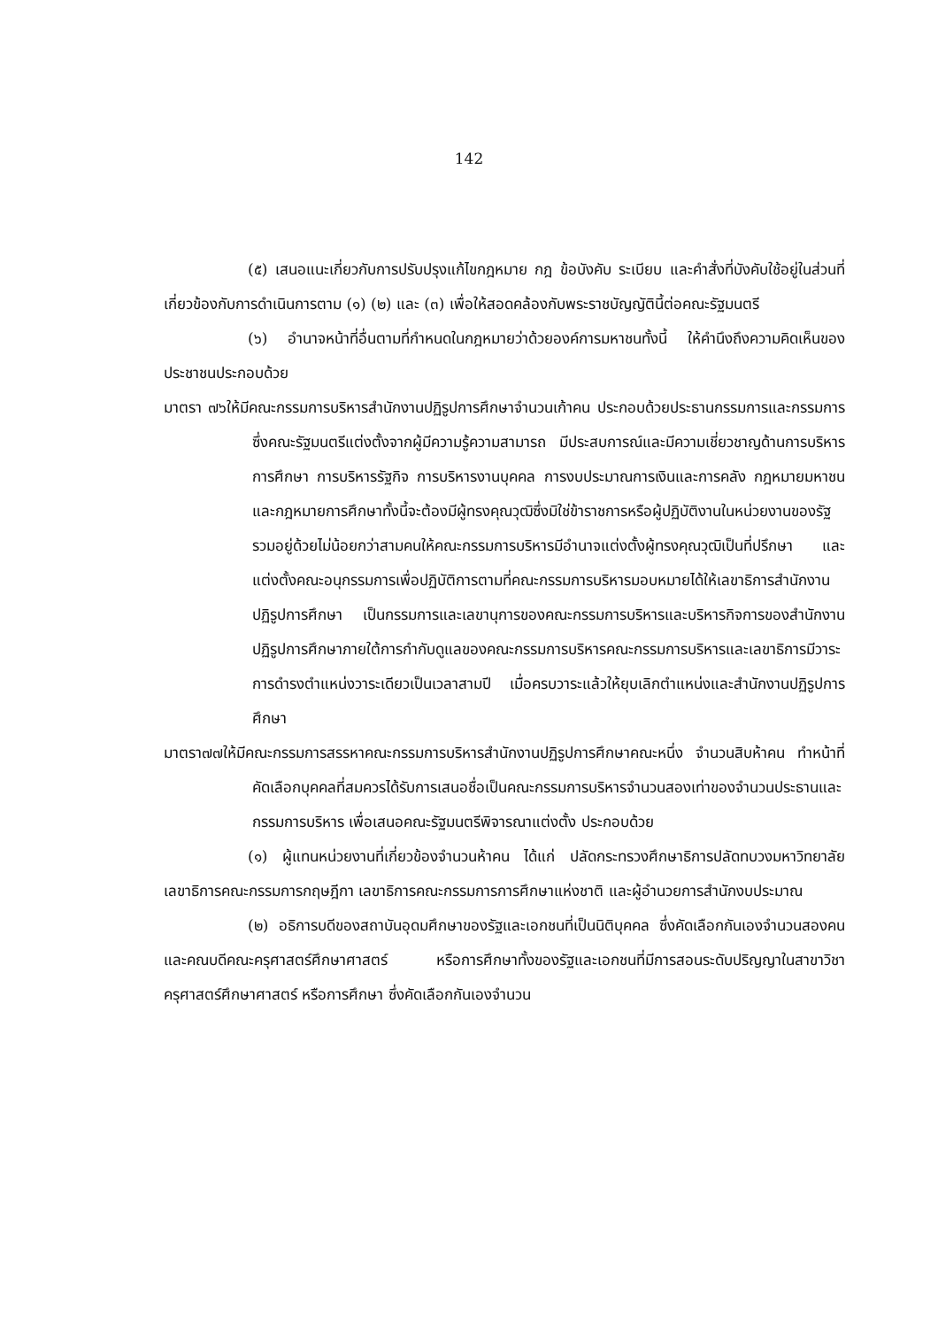142
(๕) เสนอแนะเกี่ยวกับการปรับปรุงแก้ไขกฎหมาย กฎ ข้อบังคับ ระเบียบ และคำสั่งที่บังคับใช้อยู่ในส่วนที่เกี่ยวข้องกับการดำเนินการตาม (๑) (๒) และ (๓) เพื่อให้สอดคล้องกับพระราชบัญญัตินี้ต่อคณะรัฐมนตรี
(๖) อำนาจหน้าที่อื่นตามที่กำหนดในกฎหมายว่าด้วยองค์การมหาชนทั้งนี้ ให้คำนึงถึงความคิดเห็นของประชาชนประกอบด้วย
มาตรา ๗๖ให้มีคณะกรรมการบริหารสำนักงานปฏิรูปการศึกษาจำนวนเก้าคน ประกอบด้วยประธานกรรมการและกรรมการ ซึ่งคณะรัฐมนตรีแต่งตั้งจากผู้มีความรู้ความสามารถ มีประสบการณ์และมีความเชี่ยวชาญด้านการบริหารการศึกษา การบริหารรัฐกิจ การบริหารงานบุคคล การงบประมาณการเงินและการคลัง กฎหมายมหาชน และกฎหมายการศึกษาทั้งนี้จะต้องมีผู้ทรงคุณวุฒิซึ่งมิใช่ข้าราชการหรือผู้ปฏิบัติงานในหน่วยงานของรัฐรวมอยู่ด้วยไม่น้อยกว่าสามคนให้คณะกรรมการบริหารมีอำนาจแต่งตั้งผู้ทรงคุณวุฒิเป็นที่ปรึกษา และแต่งตั้งคณะอนุกรรมการเพื่อปฏิบัติการตามที่คณะกรรมการบริหารมอบหมายได้ให้เลขาธิการสำนักงานปฏิรูปการศึกษา เป็นกรรมการและเลขานุการของคณะกรรมการบริหารและบริหารกิจการของสำนักงานปฏิรูปการศึกษาภายใต้การกำกับดูแลของคณะกรรมการบริหารคณะกรรมการบริหารและเลขาธิการมีวาระการดำรงตำแหน่งวาระเดียวเป็นเวลาสามปี เมื่อครบวาระแล้วให้ยุบเลิกตำแหน่งและสำนักงานปฏิรูปการศึกษา
มาตรา๗๗ให้มีคณะกรรมการสรรหาคณะกรรมการบริหารสำนักงานปฏิรูปการศึกษาคณะหนึ่ง จำนวนสิบห้าคน ทำหน้าที่คัดเลือกบุคคลที่สมควรได้รับการเสนอชื่อเป็นคณะกรรมการบริหารจำนวนสองเท่าของจำนวนประธานและกรรมการบริหาร เพื่อเสนอคณะรัฐมนตรีพิจารณาแต่งตั้ง ประกอบด้วย
(๑) ผู้แทนหน่วยงานที่เกี่ยวข้องจำนวนห้าคน ได้แก่ ปลัดกระทรวงศึกษาธิการปลัดทบวงมหาวิทยาลัย เลขาธิการคณะกรรมการกฤษฎีกา เลขาธิการคณะกรรมการการศึกษาแห่งชาติ และผู้อำนวยการสำนักงบประมาณ
(๒) อธิการบดีของสถาบันอุดมศึกษาของรัฐและเอกชนที่เป็นนิติบุคคล ซึ่งคัดเลือกกันเองจำนวนสองคน และคณบดีคณะครุศาสตร์ศึกษาศาสตร์ หรือการศึกษาทั้งของรัฐและเอกชนที่มีการสอนระดับปริญญาในสาขาวิชาครุศาสตร์ศึกษาศาสตร์ หรือการศึกษา ซึ่งคัดเลือกกันเองจำนวน